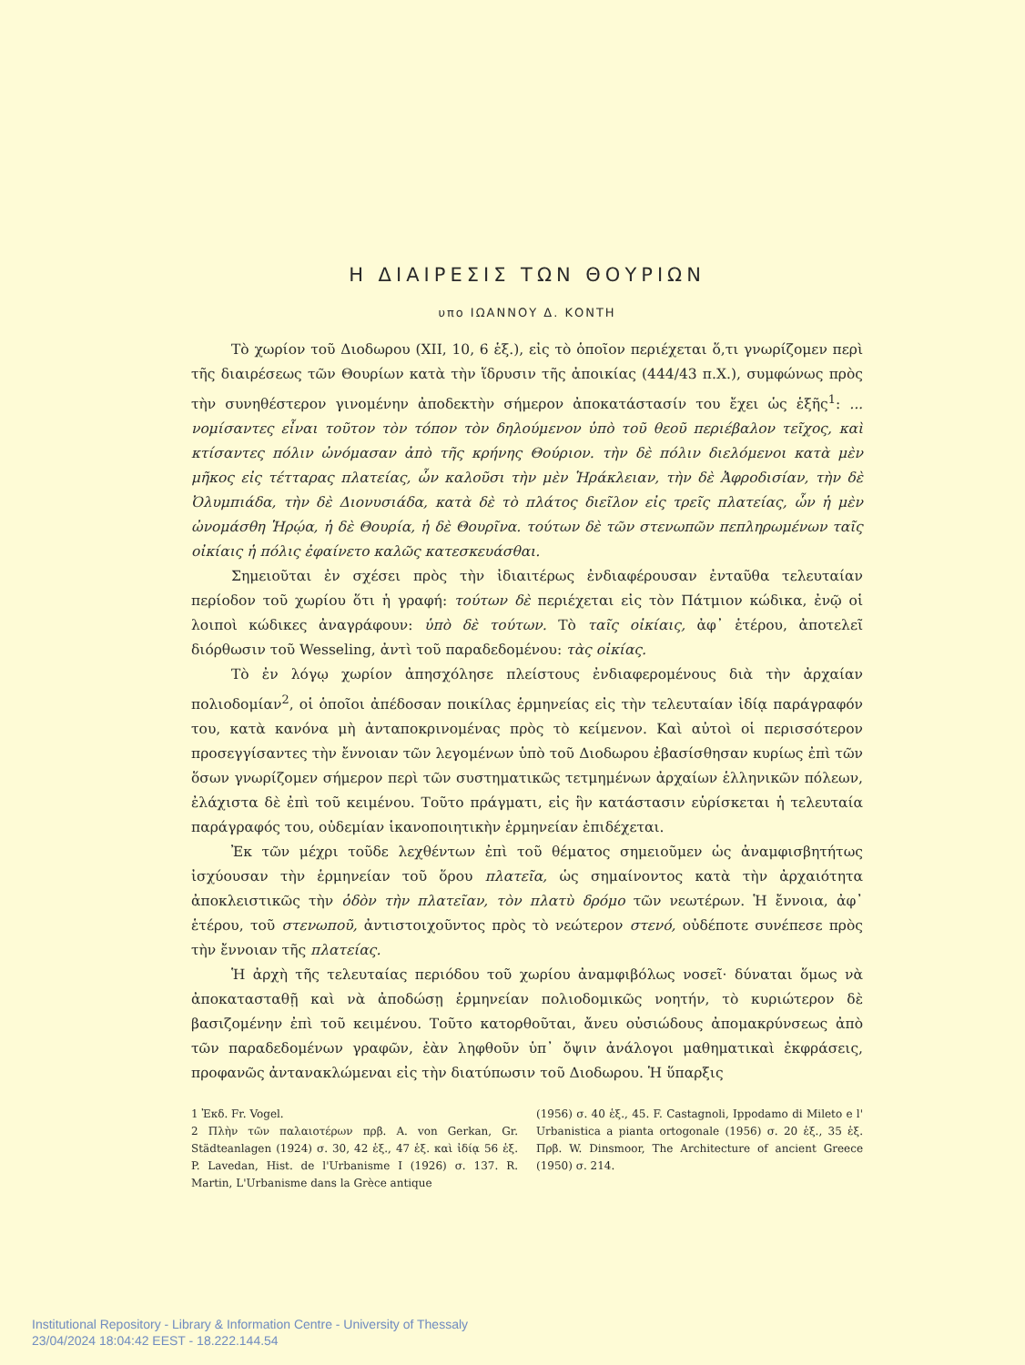Η ΔΙΑΙΡΕΣΙΣ ΤΩΝ ΘΟΥΡΙΩΝ
υπο ΙΩΑΝΝΟΥ Δ. ΚΟΝΤΗ
Τὸ χωρίον τοῦ Διοδωρου (XII, 10, 6 ἑξ.), εἰς τὸ ὁποῖον περιέχεται ὅ,τι γνωρίζομεν περὶ τῆς διαιρέσεως τῶν Θουρίων κατὰ τὴν ἵδρυσιν τῆς ἀποικίας (444/43 π.Χ.), συμφώνως πρὸς τὴν συνηθέστερον γινομένην ἀποδεκτὴν σήμερον ἀποκατάστασίν του ἔχει ὡς ἑξῆς<sup>1</sup>: ... νομίσαντες εἶναι τοῦτον τὸν τόπον τὸν δηλούμενον ὑπὸ τοῦ θεοῦ περιέβαλον τεῖχος, καὶ κτίσαντες πόλιν ὠνόμασαν ἀπὸ τῆς κρήνης Θούριον. τὴν δὲ πόλιν διελόμενοι κατὰ μὲν μῆκος εἰς τέτταρας πλατείας, ὧν καλοῦσι τὴν μὲν Ἡράκλειαν, τὴν δὲ Ἀφροδισίαν, τὴν δὲ Ὀλυμπιάδα, τὴν δὲ Διονυσιάδα, κατὰ δὲ τὸ πλάτος διεῖλον εἰς τρεῖς πλατείας, ὧν ἡ μὲν ὠνομάσθη Ἡρῴα, ἡ δὲ Θουρία, ἡ δὲ Θουρῖνα. τούτων δὲ τῶν στενωπῶν πεπληρωμένων ταῖς οἰκίαις ἡ πόλις ἐφαίνετο καλῶς κατεσκευάσθαι.
Σημειοῦται ἐν σχέσει πρὸς τὴν ἰδιαιτέρως ἐνδιαφέρουσαν ἐνταῦθα τελευταίαν περίοδον τοῦ χωρίου ὅτι ἡ γραφή: τούτων δὲ περιέχεται εἰς τὸν Πάτμιον κώδικα, ἐνῷ οἱ λοιποὶ κώδικες ἀναγράφουν: ὑπὸ δὲ τούτων. Τὸ ταῖς οἰκίαις, ἀφ᾽ ἑτέρου, ἀποτελεῖ διόρθωσιν τοῦ Wesseling, ἀντὶ τοῦ παραδεδομένου: τὰς οἰκίας.
Τὸ ἐν λόγῳ χωρίον ἀπησχόλησε πλείστους ἐνδιαφερομένους διὰ τὴν ἀρχαίαν πολιοδομίαν<sup>2</sup>, οἱ ὁποῖοι ἀπέδοσαν ποικίλας ἑρμηνείας εἰς τὴν τελευταίαν ἰδίᾳ παράγραφόν του, κατὰ κανόνα μὴ ἀνταποκρινομένας πρὸς τὸ κείμενον. Καὶ αὐτοὶ οἱ περισσότερον προσεγγίσαντες τὴν ἔννοιαν τῶν λεγομένων ὑπὸ τοῦ Διοδωρου ἐβασίσθησαν κυρίως ἐπὶ τῶν ὅσων γνωρίζομεν σήμερον περὶ τῶν συστηματικῶς τετμημένων ἀρχαίων ἑλληνικῶν πόλεων, ἐλάχιστα δὲ ἐπὶ τοῦ κειμένου. Τοῦτο πράγματι, εἰς ἣν κατάστασιν εὑρίσκεται ἡ τελευταία παράγραφός του, οὐδεμίαν ἱκανοποιητικὴν ἑρμηνείαν ἐπιδέχεται.
Ἐκ τῶν μέχρι τοῦδε λεχθέντων ἐπὶ τοῦ θέματος σημειοῦμεν ὡς ἀναμφισβητήτως ἰσχύουσαν τὴν ἑρμηνείαν τοῦ ὅρου πλατεῖα, ὡς σημαίνοντος κατὰ τὴν ἀρχαιότητα ἀποκλειστικῶς τὴν ὁδὸν τὴν πλατεῖαν, τὸν πλατὺ δρόμο τῶν νεωτέρων. Ἡ ἔννοια, ἀφ᾽ ἑτέρου, τοῦ στενωποῦ, ἀντιστοιχοῦντος πρὸς τὸ νεώτερον στενό, οὐδέποτε συνέπεσε πρὸς τὴν ἔννοιαν τῆς πλατείας.
Ἡ ἀρχὴ τῆς τελευταίας περιόδου τοῦ χωρίου ἀναμφιβόλως νοσεῖ· δύναται ὅμως νὰ ἀποκατασταθῇ καὶ νὰ ἀποδώσῃ ἑρμηνείαν πολιοδομικῶς νοητήν, τὸ κυριώτερον δὲ βασιζομένην ἐπὶ τοῦ κειμένου. Τοῦτο κατορθοῦται, ἄνευ οὐσιώδους ἀπομακρύνσεως ἀπὸ τῶν παραδεδομένων γραφῶν, ἐὰν ληφθοῦν ὑπ᾽ ὄψιν ἀνάλογοι μαθηματικαὶ ἐκφράσεις, προφανῶς ἀντανακλώμεναι εἰς τὴν διατύπωσιν τοῦ Διοδωρου. Ἡ ὕπαρξις
1 Ἐκδ. Fr. Vogel.
2 Πλὴν τῶν παλαιοτέρων πρβ. A. von Gerkan, Gr. Städteanlagen (1924) σ. 30, 42 ἑξ., 47 ἑξ. καὶ ἰδίᾳ 56 ἑξ. P. Lavedan, Hist. de l'Urbanisme I (1926) σ. 137. R. Martin, L'Urbanisme dans la Grèce antique
(1956) σ. 40 ἑξ., 45. F. Castagnoli, Ippodamo di Mileto e l' Urbanistica a pianta ortogonale (1956) σ. 20 ἑξ., 35 ἑξ. Πρβ. W. Dinsmoor, The Architecture of ancient Greece (1950) σ. 214.
Institutional Repository - Library & Information Centre - University of Thessaly
23/04/2024 18:04:42 EEST - 18.222.144.54